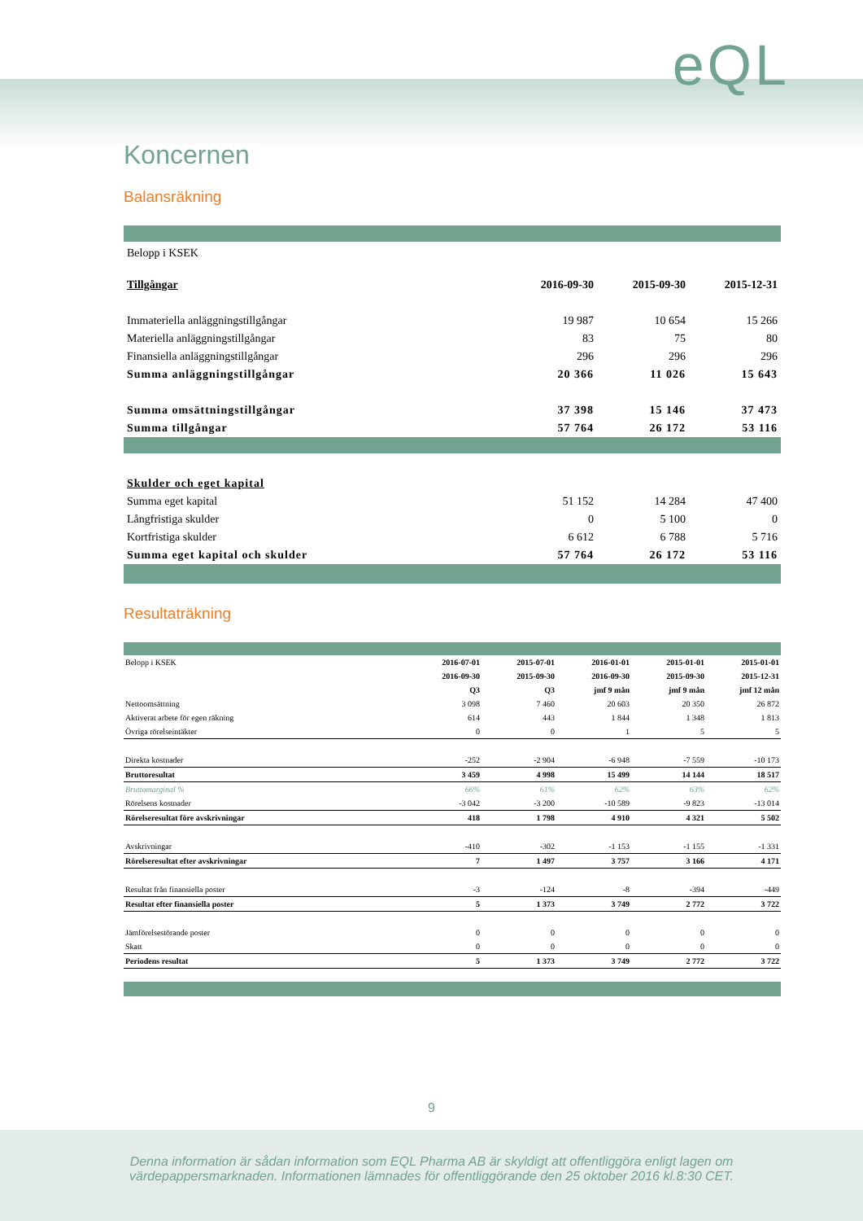eQL
Koncernen
Balansräkning
| Belopp i KSEK | | | |
| Tillgångar | 2016-09-30 | 2015-09-30 | 2015-12-31 |
| Immateriella anläggningstillgångar | 19 987 | 10 654 | 15 266 |
| Materiella anläggningstillgångar | 83 | 75 | 80 |
| Finansiella anläggningstillgångar | 296 | 296 | 296 |
| Summa anläggningstillgångar | 20 366 | 11 026 | 15 643 |
| Summa omsättningstillgångar | 37 398 | 15 146 | 37 473 |
| Summa tillgångar | 57 764 | 26 172 | 53 116 |
| Skulder och eget kapital | | | |
| Summa eget kapital | 51 152 | 14 284 | 47 400 |
| Långfristiga skulder | 0 | 5 100 | 0 |
| Kortfristiga skulder | 6 612 | 6 788 | 5 716 |
| Summa eget kapital och skulder | 57 764 | 26 172 | 53 116 |
Resultaträkning
| Belopp i KSEK | 2016-07-01 | 2015-07-01 | 2016-01-01 | 2015-01-01 | 2015-01-01 |
| | 2016-09-30 | 2015-09-30 | 2016-09-30 | 2015-09-30 | 2015-12-31 |
| | Q3 | Q3 | jmf 9 mån | jmf 9 mån | jmf 12 mån |
| Nettoomsättning | 3 098 | 7 460 | 20 603 | 20 350 | 26 872 |
| Aktiverat arbete för egen räkning | 614 | 443 | 1 844 | 1 348 | 1 813 |
| Övriga rörelseintäkter | 0 | 0 | 1 | 5 | 5 |
| Direkta kostnader | -252 | -2 904 | -6 948 | -7 559 | -10 173 |
| Bruttoresultat | 3 459 | 4 998 | 15 499 | 14 144 | 18 517 |
| Bruttomarginal % | 66% | 61% | 62% | 63% | 62% |
| Rörelsens kostnader | -3 042 | -3 200 | -10 589 | -9 823 | -13 014 |
| Rörelseresultat före avskrivningar | 418 | 1 798 | 4 910 | 4 321 | 5 502 |
| Avskrivningar | -410 | -302 | -1 153 | -1 155 | -1 331 |
| Rörelseresultat efter avskrivningar | 7 | 1 497 | 3 757 | 3 166 | 4 171 |
| Resultat från finansiella poster | -3 | -124 | -8 | -394 | -449 |
| Resultat efter finansiella poster | 5 | 1 373 | 3 749 | 2 772 | 3 722 |
| Jämförelsestörande poster | 0 | 0 | 0 | 0 | 0 |
| Skatt | 0 | 0 | 0 | 0 | 0 |
| Periodens resultat | 5 | 1 373 | 3 749 | 2 772 | 3 722 |
9
Denna information är sådan information som EQL Pharma AB är skyldigt att offentliggöra enligt lagen om
värdepappersmarknaden. Informationen lämnades för offentliggörande den 25 oktober 2016 kl.8:30 CET.